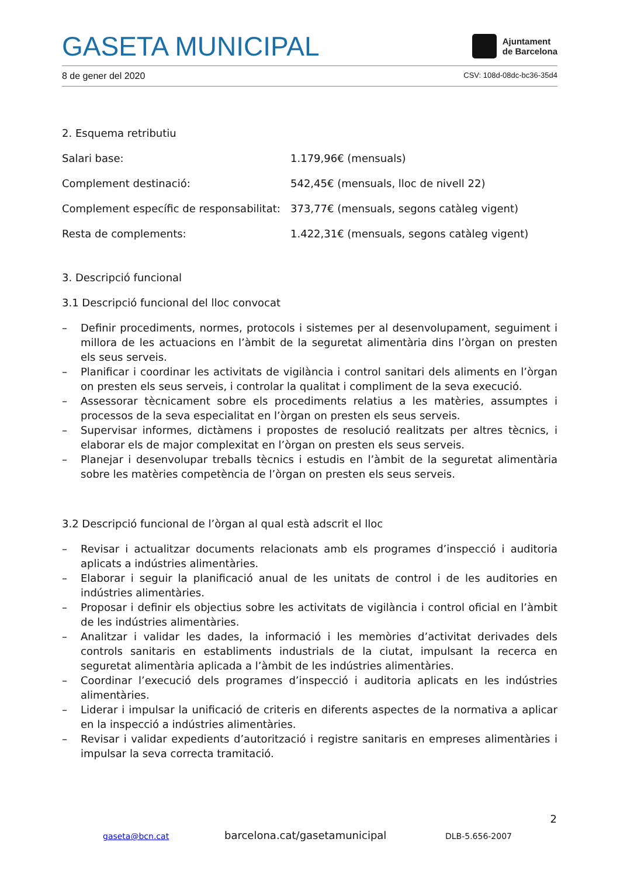GASETA MUNICIPAL Ajuntament
de Barcelona
8 de gener del 2020 CSV: 108d-08dc-bc36-35d4
2. Esquema retributiu
Salari base: 1.179,96€ (mensuals)
Complement destinació: 542,45€ (mensuals, lloc de nivell 22)
Complement específic de responsabilitat: 373,77€ (mensuals, segons catàleg vigent)
Resta de complements: 1.422,31€ (mensuals, segons catàleg vigent)
3. Descripció funcional
3.1 Descripció funcional del lloc convocat
– Definir procediments, normes, protocols i sistemes per al desenvolupament, seguiment i millora de les actuacions en l’àmbit de la seguretat alimentària dins l’òrgan on presten els seus serveis.
– Planificar i coordinar les activitats de vigilància i control sanitari dels aliments en l’òrgan on presten els seus serveis, i controlar la qualitat i compliment de la seva execució.
– Assessorar tècnicament sobre els procediments relatius a les matèries, assumptes i processos de la seva especialitat en l’òrgan on presten els seus serveis.
– Supervisar informes, dictàmens i propostes de resolució realitzats per altres tècnics, i elaborar els de major complexitat en l’òrgan on presten els seus serveis.
– Planejar i desenvolupar treballs tècnics i estudis en l’àmbit de la seguretat alimentària sobre les matèries competència de l’òrgan on presten els seus serveis.
3.2 Descripció funcional de l’òrgan al qual està adscrit el lloc
– Revisar i actualitzar documents relacionats amb els programes d’inspecció i auditoria aplicats a indústries alimentàries.
– Elaborar i seguir la planificació anual de les unitats de control i de les auditories en indústries alimentàries.
– Proposar i definir els objectius sobre les activitats de vigilància i control oficial en l’àmbit de les indústries alimentàries.
– Analitzar i validar les dades, la informació i les memòries d’activitat derivades dels controls sanitaris en establiments industrials de la ciutat, impulsant la recerca en seguretat alimentària aplicada a l’àmbit de les indústries alimentàries.
– Coordinar l’execució dels programes d’inspecció i auditoria aplicats en les indústries alimentàries.
– Liderar i impulsar la unificació de criteris en diferents aspectes de la normativa a aplicar en la inspecció a indústries alimentàries.
– Revisar i validar expedients d’autorització i registre sanitaris en empreses alimentàries i impulsar la seva correcta tramitació.
2
gaseta@bcn.cat barcelona.cat/gasetamunicipal DLB-5.656-2007